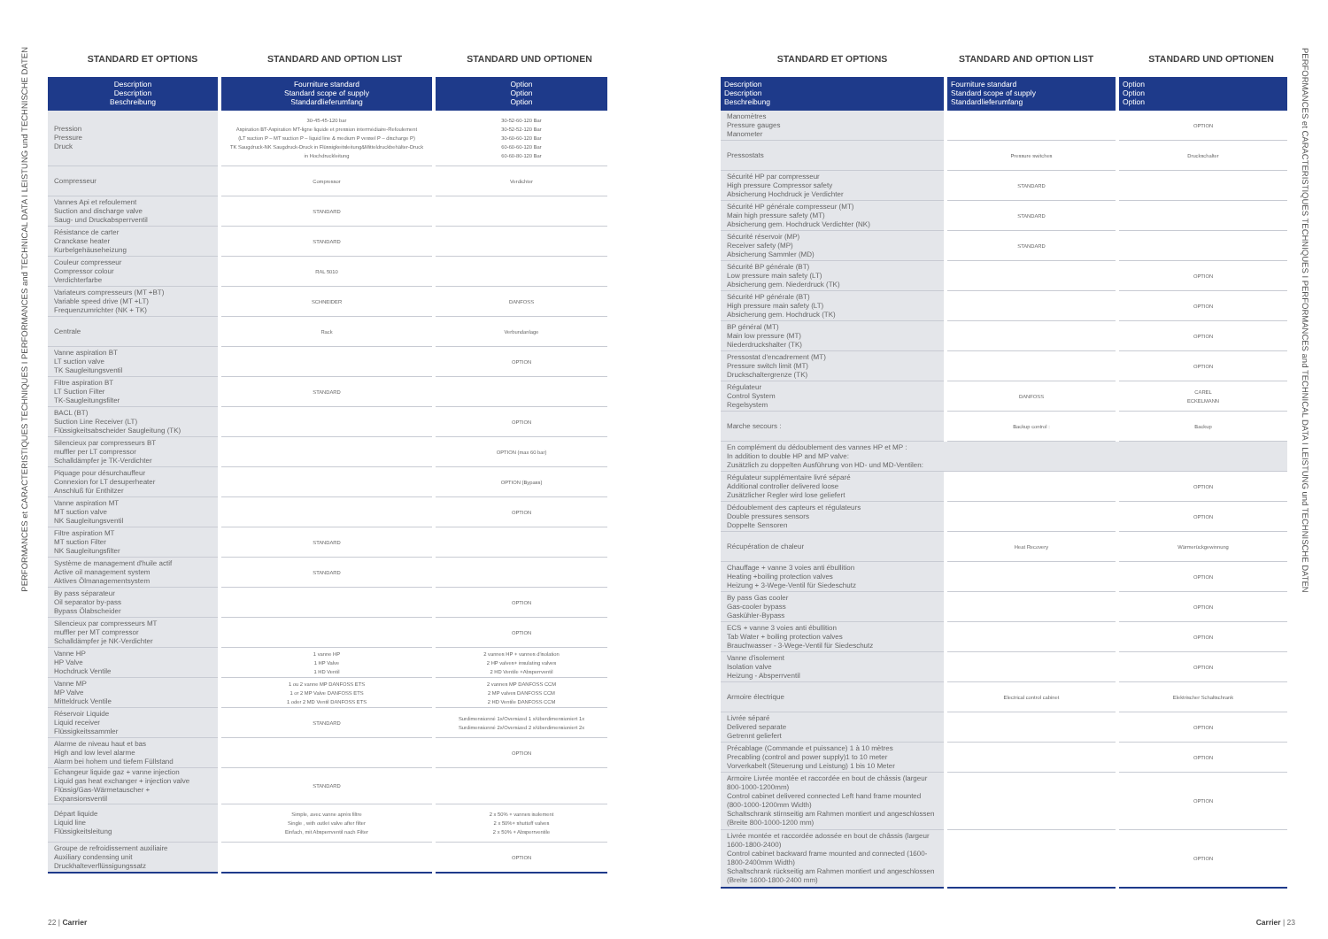PERFORMANCES et CARACTERISTIQUES TECHNIQUES I PERFORMANCES and TECHNICAL DATA I LEISTUNG und TECHNISCHE DATEN
STANDARD ET OPTIONS STANDARD AND OPTION LIST STANDARD UND OPTIONEN
| Description Description Beschreibung | Fourniture standard Standard scope of supply Standardlieferumfang | Option Option Option |
| --- | --- | --- |
| Pression Pressure Druck | 30-45-45-120 bar Aspiration BT-Aspiration MT-ligne liquide et pression intermédiaire-Refoulement (LT suction P – MT suction P – liquid line & medium P vessel P – discharge P) TK Saugdruck-NK Saugdruck-Druck in Flüssigkeitsleitung&Mitteldruckbehälter-Druck in Hochdruckleitung | 30-52-60-120 Bar 30-52-52-120 Bar 30-60-60-120 Bar 60-60-60-120 Bar 60-60-80-120 Bar |
| Compresseur | Compressor | Verdichter |
| Vannes Api et refoulement Suction and discharge valve Saug- und Druckabsperrventil | STANDARD | |
| Résistance de carter Cranckase heater Kurbelgehäuseheizung | STANDARD | |
| Couleur compresseur Compressor colour Verdichterfarbe | RAL 5010 | |
| Variateurs compresseurs (MT +BT) Variable speed drive (MT +LT) Frequenzumrichter (NK + TK) | SCHNEIDER | DANFOSS |
| Centrale | Rack | Verbundanlage |
| Vanne aspiration BT LT suction valve TK Saugleitungsventil | | OPTION |
| Filtre aspiration BT LT Suction Filter TK-Saugleitungsfilter | STANDARD | |
| BACL (BT) Suction Line Receiver (LT) Flüssigkeitsabscheider Saugleitung (TK) | | OPTION |
| Silencieux par compresseurs BT muffler per LT compressor Schalldämpfer je TK-Verdichter | | OPTION (max 60 bar) |
| Piquage pour désurchauffeur Connexion for LT desuperheater Anschluß für Enthitzer | | OPTION (Bypass) |
| Vanne aspiration MT MT suction valve NK Saugleitungsventil | | OPTION |
| Filtre aspiration MT MT suction Filter NK Saugleitungsfilter | STANDARD | |
| Système de management d'huile actif Active oil management system Aktives Ölmanagementsystem | STANDARD | |
| By pass séparateur Oil separator by-pass Bypass Ölabscheider | | OPTION |
| Silencieux par compresseurs MT muffler per MT compressor Schalldämpfer je NK-Verdichter | | OPTION |
| Vanne HP HP Valve Hochdruck Ventile | 1 vanne HP 1 HP Valve 1 HD Ventil | 2 vannes HP + vannes d'isolation 2 HP valves+ insulating valves 2 HD Ventile +Absperrventil |
| Vanne MP MP Valve Mitteldruck Ventile | 1 ou 2 vanne MP DANFOSS ETS 1 or 2 MP Valve DANFOSS ETS 1 oder 2 MD Ventil DANFOSS ETS | 2 vannes MP DANFOSS CCM 2 MP valves DANFOSS CCM 2 HD Ventile DANFOSS CCM |
| Réservoir Liquide Liquid receiver Flüssigkeitssammler | STANDARD | Surdimensionné 1x/Oversized 1 x/überdimensioniert 1x Surdimensionné 2x/Oversized 2 x/überdimensioniert 2x |
| Alarme de niveau haut et bas High and low level alarme Alarm bei hohem und tiefem Füllstand | | OPTION |
| Echangeur liquide gaz + vanne injection Liquid gas heat exchanger + injection valve Flüssig/Gas-Wärmetauscher + Expansionsventil | STANDARD | |
| Départ liquide Liquid line Flüssigkeitsleitung | Simple, avec vanne après filtre Single , with outlet valve after filter Einfach, mit Absperrventil nach Filter | 2 x 50% + vannes isolement 2 x 50%+ shuttoff valves 2 x 50% + Absperrventile |
| Groupe de refroidissement auxiliaire Auxiliary condensing unit Druckhalteverflüssigungssatz | | OPTION |
22 | Carrier
STANDARD ET OPTIONS STANDARD AND OPTION LIST STANDARD UND OPTIONEN
| Description Description Beschreibung | Fourniture standard Standard scope of supply Standardlieferumfang | Option Option Option |
| --- | --- | --- |
| Manomètres Pressure gauges Manometer | | OPTION |
| Pressostats | Pressure switches | Druckschalter |
| Sécurité HP par compresseur High pressure Compressor safety Absicherung Hochdruck je Verdichter | STANDARD | |
| Sécurité HP générale compresseur (MT) Main high pressure safety (MT) Absicherung gem. Hochdruck Verdichter (NK) | STANDARD | |
| Sécurité réservoir (MP) Receiver safety (MP) Absicherung Sammler (MD) | STANDARD | |
| Sécurité BP générale (BT) Low pressure main safety (LT) Absicherung gem. Niederdruck (TK) | | OPTION |
| Sécurité HP générale (BT) High pressure main safety (LT) Absicherung gem. Hochdruck (TK) | | OPTION |
| BP général (MT) Main low pressure (MT) Niederdruckshalter (TK) | | OPTION |
| Pressostat d'encadrement (MT) Pressure switch limit (MT) Druckschaltergrenze (TK) | | OPTION |
| Régulateur Control System Regelsystem | DANFOSS | CAREL ECKELMANN |
| Marche secours : | Backup control : | Backup |
| En complément du dédoublement des vannes HP et MP : In addition to double HP and MP valve: Zusätzlich zu doppelten Ausführung von HD- und MD-Ventilen: | | |
| Régulateur supplémentaire livré séparé Additional controller delivered loose Zusätzlicher Regler wird lose geliefert | | OPTION |
| Dédoublement des capteurs et régulateurs Double pressures sensors Doppelte Sensoren | | OPTION |
| Récupération de chaleur | Heat Recovery | Wärmerückgewinnung |
| Chauffage + vanne 3 voies anti ébullition Heating +boiling protection valves Heizung + 3-Wege-Ventil für Siedeschutz | | OPTION |
| By pass Gas cooler Gas-cooler bypass Gaskühler-Bypass | | OPTION |
| ECS + vanne 3 voies anti ébullition Tab Water + boiling protection valves Brauchwasser - 3-Wege-Ventil für Siedeschutz | | OPTION |
| Vanne d'isolement Isolation valve Heizung - Absperrventil | | OPTION |
| Armoire électrique | Electrical control cabinet | Elektrischer Schaltschrank |
| Livrée séparé Delivered separate Getrennt geliefert | | OPTION |
| Précablage (Commande et puissance) 1 à 10 mètres Precabling (control and power supply)1 to 10 meter Vorverkabelt (Steuerung und Leistung) 1 bis 10 Meter | | OPTION |
| Armoire Livrée montée et raccordée en bout de châssis (largeur 800-1000-1200mm) Control cabinet delivered connected Left hand frame mounted (800-1000-1200mm Width) Schaltschrank stirnseitig am Rahmen montiert und angeschlossen (Breite 800-1000-1200 mm) | | OPTION |
| Livrée montée et raccordée adossée en bout de châssis (largeur 1600-1800-2400) Control cabinet backward frame mounted and connected (1600-1800-2400mm Width) Schaltschrank rückseitig am Rahmen montiert und angeschlossen (Breite 1600-1800-2400 mm) | | OPTION |
PERFORMANCES et CARACTERISTIQUES TECHNIQUES I PERFORMANCES and TECHNICAL DATA I LEISTUNG und TECHNISCHE DATEN
Carrier | 23